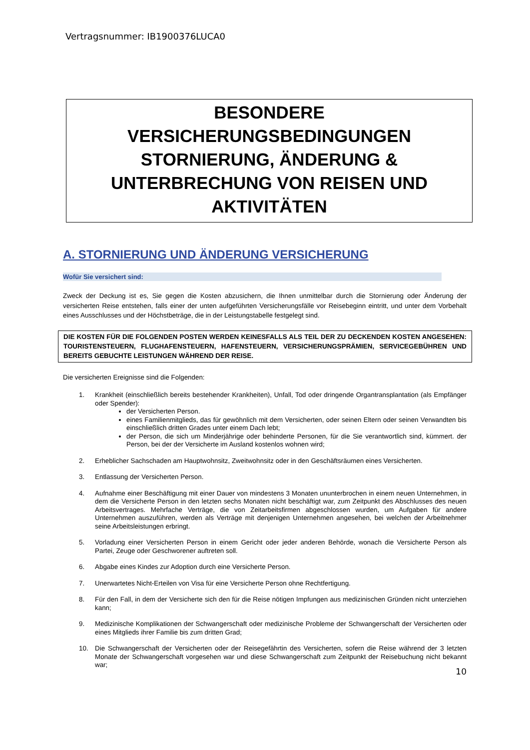Vertragsnummer: IB1900376LUCA0
BESONDERE
VERSICHERUNGSBEDINGUNGEN
STORNIERUNG, ÄNDERUNG &
UNTERBRECHUNG VON REISEN UND
AKTIVITÄTEN
A. STORNIERUNG UND ÄNDERUNG VERSICHERUNG
Wofür Sie versichert sind:
Zweck der Deckung ist es, Sie gegen die Kosten abzusichern, die Ihnen unmittelbar durch die Stornierung oder Änderung der versicherten Reise entstehen, falls einer der unten aufgeführten Versicherungsfälle vor Reisebeginn eintritt, und unter dem Vorbehalt eines Ausschlusses und der Höchstbeträge, die in der Leistungstabelle festgelegt sind.
DIE KOSTEN FÜR DIE FOLGENDEN POSTEN WERDEN KEINESFALLS ALS TEIL DER ZU DECKENDEN KOSTEN ANGESEHEN: TOURISTENSTEUERN, FLUGHAFENSTEUERN, HAFENSTEUERN, VERSICHERUNGSPRÄMIEN, SERVICEGEBÜHREN UND BEREITS GEBUCHTE LEISTUNGEN WÄHREND DER REISE.
Die versicherten Ereignisse sind die Folgenden:
1. Krankheit (einschließlich bereits bestehender Krankheiten), Unfall, Tod oder dringende Organtransplantation (als Empfänger oder Spender):
der Versicherten Person.
eines Familienmitglieds, das für gewöhnlich mit dem Versicherten, oder seinen Eltern oder seinen Verwandten bis einschließlich dritten Grades unter einem Dach lebt;
der Person, die sich um Minderjährige oder behinderte Personen, für die Sie verantwortlich sind, kümmert. der Person, bei der der Versicherte im Ausland kostenlos wohnen wird;
2. Erheblicher Sachschaden am Hauptwohnsitz, Zweitwohnsitz oder in den Geschäftsräumen eines Versicherten.
3. Entlassung der Versicherten Person.
4. Aufnahme einer Beschäftigung mit einer Dauer von mindestens 3 Monaten ununterbrochen in einem neuen Unternehmen, in dem die Versicherte Person in den letzten sechs Monaten nicht beschäftigt war, zum Zeitpunkt des Abschlusses des neuen Arbeitsvertrages. Mehrfache Verträge, die von Zeitarbeitsfirmen abgeschlossen wurden, um Aufgaben für andere Unternehmen auszuführen, werden als Verträge mit denjenigen Unternehmen angesehen, bei welchen der Arbeitnehmer seine Arbeitsleistungen erbringt.
5. Vorladung einer Versicherten Person in einem Gericht oder jeder anderen Behörde, wonach die Versicherte Person als Partei, Zeuge oder Geschworener auftreten soll.
6. Abgabe eines Kindes zur Adoption durch eine Versicherte Person.
7. Unerwartetes Nicht-Erteilen von Visa für eine Versicherte Person ohne Rechtfertigung.
8. Für den Fall, in dem der Versicherte sich den für die Reise nötigen Impfungen aus medizinischen Gründen nicht unterziehen kann;
9. Medizinische Komplikationen der Schwangerschaft oder medizinische Probleme der Schwangerschaft der Versicherten oder eines Mitglieds ihrer Familie bis zum dritten Grad;
10. Die Schwangerschaft der Versicherten oder der Reisegefährtin des Versicherten, sofern die Reise während der 3 letzten Monate der Schwangerschaft vorgesehen war und diese Schwangerschaft zum Zeitpunkt der Reisebuchung nicht bekannt war;
10